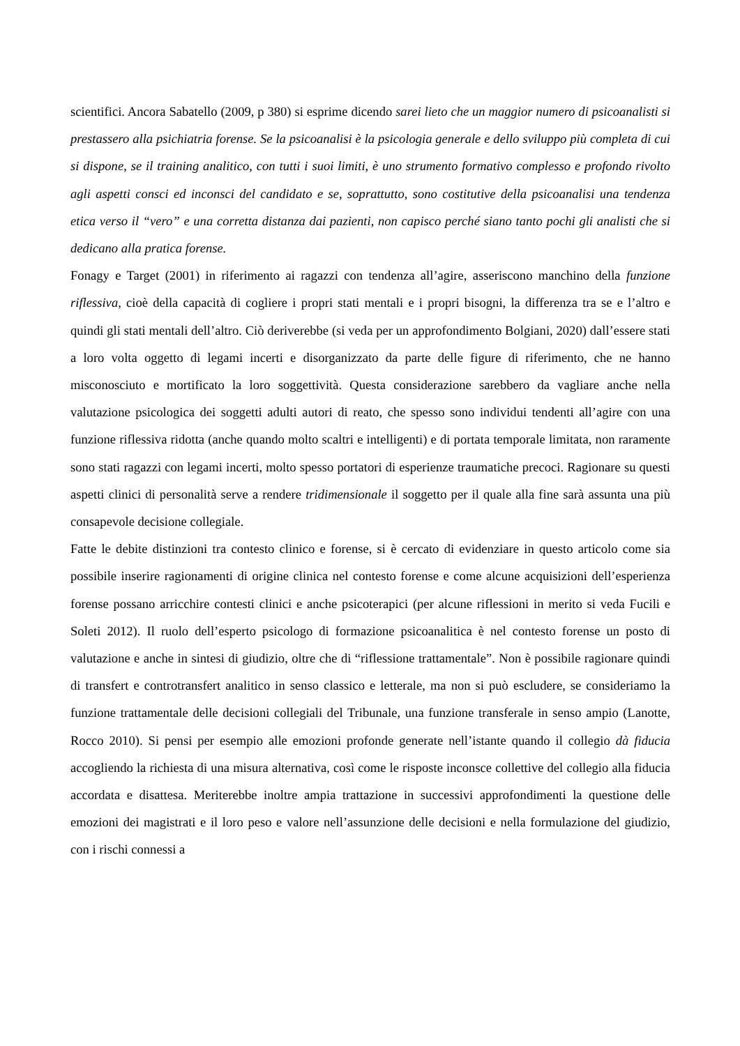scientifici. Ancora Sabatello (2009, p 380) si esprime dicendo sarei lieto che un maggior numero di psicoanalisti si prestassero alla psichiatria forense. Se la psicoanalisi è la psicologia generale e dello sviluppo più completa di cui si dispone, se il training analitico, con tutti i suoi limiti, è uno strumento formativo complesso e profondo rivolto agli aspetti consci ed inconsci del candidato e se, soprattutto, sono costitutive della psicoanalisi una tendenza etica verso il “vero” e una corretta distanza dai pazienti, non capisco perché siano tanto pochi gli analisti che si dedicano alla pratica forense.
Fonagy e Target (2001) in riferimento ai ragazzi con tendenza all’agire, asseriscono manchino della funzione riflessiva, cioè della capacità di cogliere i propri stati mentali e i propri bisogni, la differenza tra se e l’altro e quindi gli stati mentali dell’altro. Ciò deriverebbe (si veda per un approfondimento Bolgiani, 2020) dall’essere stati a loro volta oggetto di legami incerti e disorganizzato da parte delle figure di riferimento, che ne hanno misconosciuto e mortificato la loro soggettività. Questa considerazione sarebbero da vagliare anche nella valutazione psicologica dei soggetti adulti autori di reato, che spesso sono individui tendenti all’agire con una funzione riflessiva ridotta (anche quando molto scaltri e intelligenti) e di portata temporale limitata, non raramente sono stati ragazzi con legami incerti, molto spesso portatori di esperienze traumatiche precoci. Ragionare su questi aspetti clinici di personalità serve a rendere tridimensionale il soggetto per il quale alla fine sarà assunta una più consapevole decisione collegiale.
Fatte le debite distinzioni tra contesto clinico e forense, si è cercato di evidenziare in questo articolo come sia possibile inserire ragionamenti di origine clinica nel contesto forense e come alcune acquisizioni dell’esperienza forense possano arricchire contesti clinici e anche psicoterapici (per alcune riflessioni in merito si veda Fucili e Soleti 2012). Il ruolo dell’esperto psicologo di formazione psicoanalitica è nel contesto forense un posto di valutazione e anche in sintesi di giudizio, oltre che di “riflessione trattamentale”. Non è possibile ragionare quindi di transfert e controtransfert analitico in senso classico e letterale, ma non si può escludere, se consideriamo la funzione trattamentale delle decisioni collegiali del Tribunale, una funzione transferale in senso ampio (Lanotte, Rocco 2010). Si pensi per esempio alle emozioni profonde generate nell’istante quando il collegio dà fiducia accogliendo la richiesta di una misura alternativa, così come le risposte inconsce collettive del collegio alla fiducia accordata e disattesa. Meriterebbe inoltre ampia trattazione in successivi approfondimenti la questione delle emozioni dei magistrati e il loro peso e valore nell’assunzione delle decisioni e nella formulazione del giudizio, con i rischi connessi a